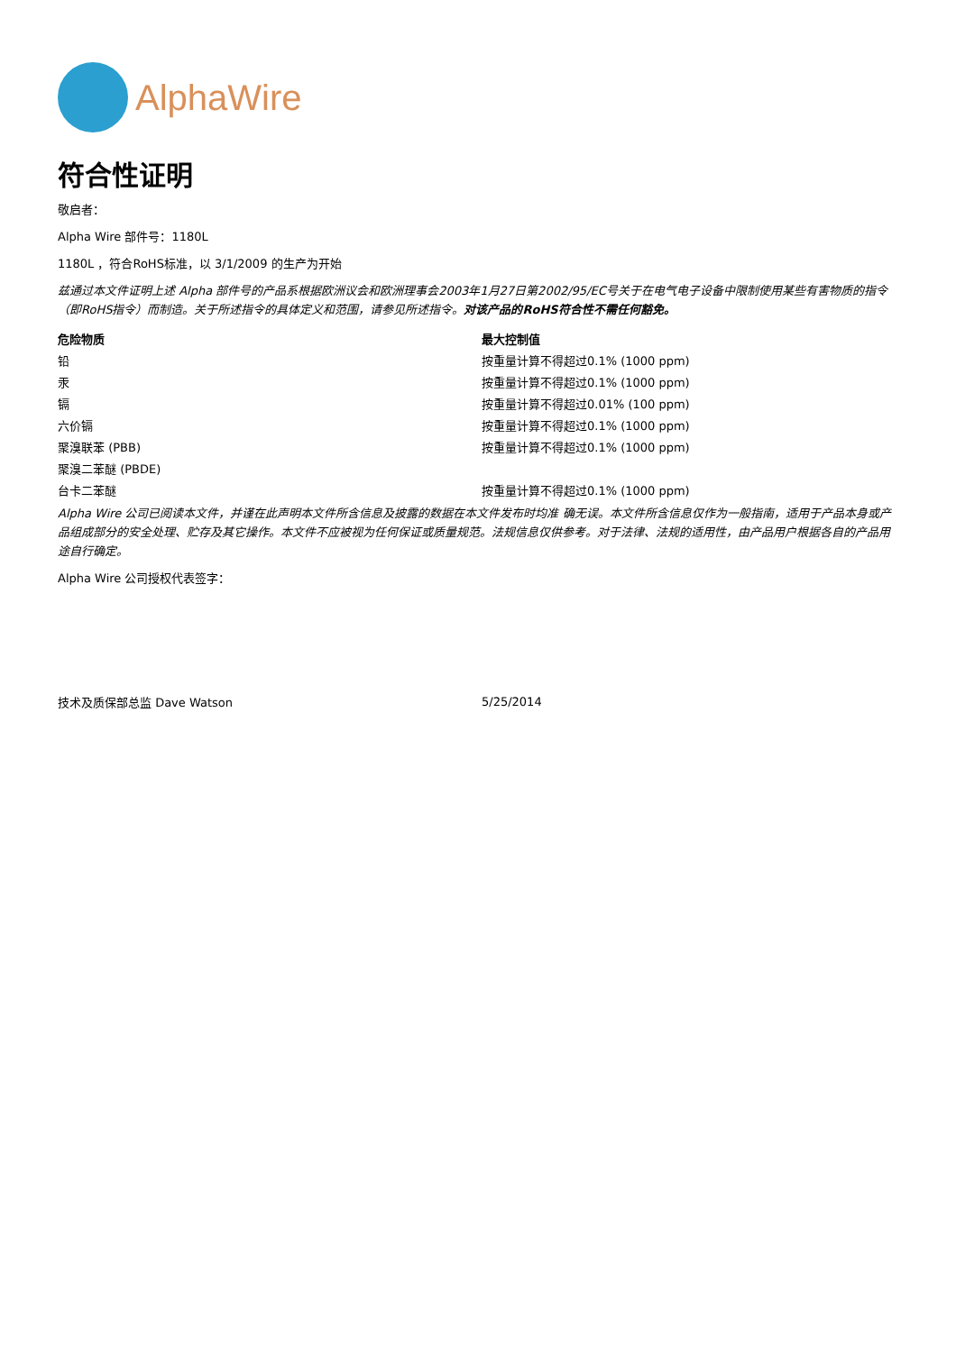AlphaWire
符合性证明
敬启者：
Alpha Wire 部件号：1180L
1180L ，符合RoHS标准，以 3/1/2009 的生产为开始
兹通过本文件证明上述 Alpha 部件号的产品系根据欧洲议会和欧洲理事会2003年1月27日第2002/95/EC号关于在电气电子设备中限制使用某些有害物质的指令（即RoHS指令）而制造。关于所述指令的具体定义和范围，请参见所述指令。对该产品的RoHS符合性不需任何豁免。
| 危险物质 | 最大控制值 |
| --- | --- |
| 铅 | 按重量计算不得超过0.1% (1000 ppm) |
| 汞 | 按重量计算不得超过0.1% (1000 ppm) |
| 镉 | 按重量计算不得超过0.01% (100 ppm) |
| 六价镉 | 按重量计算不得超过0.1% (1000 ppm) |
| 聚溴联苯 (PBB) | 按重量计算不得超过0.1% (1000 ppm) |
| 聚溴二苯醚 (PBDE) | |
| 台卡二苯醚 | 按重量计算不得超过0.1% (1000 ppm) |
Alpha Wire 公司已阅读本文件，并谨在此声明本文件所含信息及披露的数据在本文件发布时均准 确无误。本文件所含信息仅作为一般指南，适用于产品本身或产品组成部分的安全处理、贮存及其它操作。本文件不应被视为任何保证或质量规范。法规信息仅供参考。对于法律、法规的适用性，由产品用户根据各自的产品用途自行确定。
Alpha Wire 公司授权代表签字：
| 技术及质保部总监 Dave Watson | 5/25/2014 |